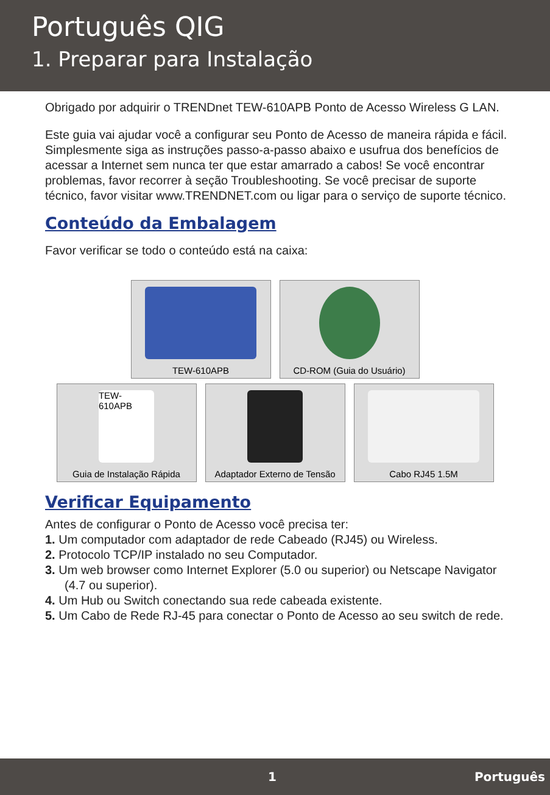Português QIG
1. Preparar para Instalação
Obrigado por adquirir o TRENDnet TEW-610APB Ponto de Acesso Wireless G LAN.
Este guia vai ajudar você a configurar seu Ponto de Acesso de maneira rápida e fácil. Simplesmente siga as instruções passo-a-passo abaixo e usufrua dos benefícios de acessar a Internet sem nunca ter que estar amarrado a cabos! Se você encontrar problemas, favor recorrer à seção Troubleshooting. Se você precisar de suporte técnico, favor visitar www.TRENDNET.com ou ligar para o serviço de suporte técnico.
Conteúdo da Embalagem
Favor verificar se todo o conteúdo está na caixa:
TEW-610APB CD-ROM (Guia do Usuário)
TEW-610APB
Guia de Instalação Rápida
Adaptador Externo de Tensão
Cabo RJ45 1.5M
Verificar Equipamento
Antes de configurar o Ponto de Acesso você precisa ter:
1. Um computador com adaptador de rede Cabeado (RJ45) ou Wireless.
2. Protocolo TCP/IP instalado no seu Computador.
3. Um web browser como Internet Explorer (5.0 ou superior) ou Netscape Navigator (4.7 ou superior).
4. Um Hub ou Switch conectando sua rede cabeada existente.
5. Um Cabo de Rede RJ-45 para conectar o Ponto de Acesso ao seu switch de rede.
1 Português